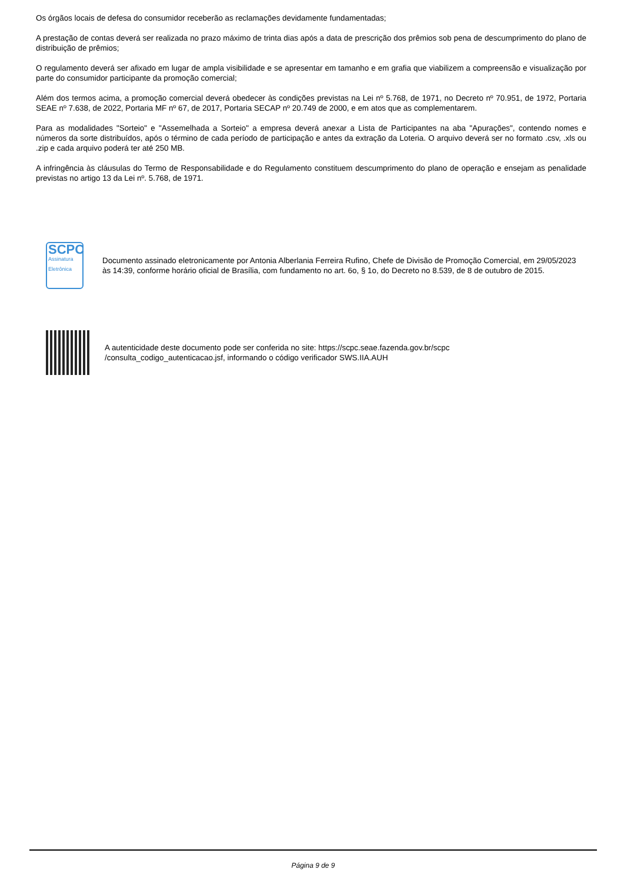Os órgãos locais de defesa do consumidor receberão as reclamações devidamente fundamentadas;
A prestação de contas deverá ser realizada no prazo máximo de trinta dias após a data de prescrição dos prêmios sob pena de descumprimento do plano de distribuição de prêmios;
O regulamento deverá ser afixado em lugar de ampla visibilidade e se apresentar em tamanho e em grafia que viabilizem a compreensão e visualização por parte do consumidor participante da promoção comercial;
Além dos termos acima, a promoção comercial deverá obedecer às condições previstas na Lei nº 5.768, de 1971, no Decreto nº 70.951, de 1972, Portaria SEAE nº 7.638, de 2022, Portaria MF nº 67, de 2017, Portaria SECAP nº 20.749 de 2000, e em atos que as complementarem.
Para as modalidades "Sorteio" e "Assemelhada a Sorteio" a empresa deverá anexar a Lista de Participantes na aba "Apurações", contendo nomes e números da sorte distribuídos, após o término de cada período de participação e antes da extração da Loteria. O arquivo deverá ser no formato .csv, .xls ou .zip e cada arquivo poderá ter até 250 MB.
A infringência às cláusulas do Termo de Responsabilidade e do Regulamento constituem descumprimento do plano de operação e ensejam as penalidade previstas no artigo 13 da Lei nº. 5.768, de 1971.
SCPC
Assinatura Eletrônica
Documento assinado eletronicamente por Antonia Alberlania Ferreira Rufino, Chefe de Divisão de Promoção Comercial, em 29/05/2023 às 14:39, conforme horário oficial de Brasília, com fundamento no art. 6o, § 1o, do Decreto no 8.539, de 8 de outubro de 2015.
A autenticidade deste documento pode ser conferida no site: https://scpc.seae.fazenda.gov.br/scpc
/consulta_codigo_autenticacao.jsf, informando o código verificador SWS.IIA.AUH
Página 9 de 9